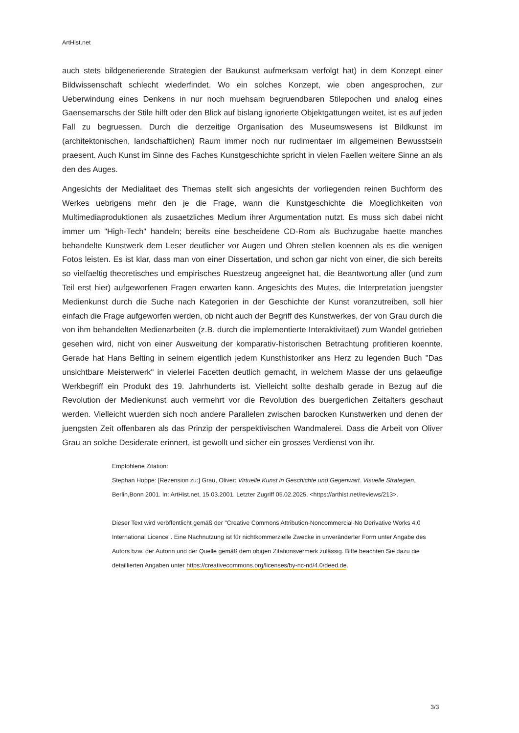ArtHist.net
auch stets bildgenerierende Strategien der Baukunst aufmerksam verfolgt hat) in dem Konzept einer Bildwissenschaft schlecht wiederfindet. Wo ein solches Konzept, wie oben angesprochen, zur Ueberwindung eines Denkens in nur noch muehsam begruendbaren Stilepochen und analog eines Gaensemarschs der Stile hilft oder den Blick auf bislang ignorierte Objektgattungen weitet, ist es auf jeden Fall zu begruessen. Durch die derzeitige Organisation des Museumswesens ist Bildkunst im (architektonischen, landschaftlichen) Raum immer noch nur rudimentaer im allgemeinen Bewusstsein praesent. Auch Kunst im Sinne des Faches Kunstgeschichte spricht in vielen Faellen weitere Sinne an als den des Auges.
Angesichts der Medialitaet des Themas stellt sich angesichts der vorliegenden reinen Buchform des Werkes uebrigens mehr den je die Frage, wann die Kunstgeschichte die Moeglichkeiten von Multimediaproduktionen als zusaetzliches Medium ihrer Argumentation nutzt. Es muss sich dabei nicht immer um "High-Tech" handeln; bereits eine bescheidene CD-Rom als Buchzugabe haette manches behandelte Kunstwerk dem Leser deutlicher vor Augen und Ohren stellen koennen als es die wenigen Fotos leisten. Es ist klar, dass man von einer Dissertation, und schon gar nicht von einer, die sich bereits so vielfaeltig theoretisches und empirisches Ruestzeug angeeignet hat, die Beantwortung aller (und zum Teil erst hier) aufgeworfenen Fragen erwarten kann. Angesichts des Mutes, die Interpretation juengster Medienkunst durch die Suche nach Kategorien in der Geschichte der Kunst voranzutreiben, soll hier einfach die Frage aufgeworfen werden, ob nicht auch der Begriff des Kunstwerkes, der von Grau durch die von ihm behandelten Medienarbeiten (z.B. durch die implementierte Interaktivitaet) zum Wandel getrieben gesehen wird, nicht von einer Ausweitung der komparativ-historischen Betrachtung profitieren koennte. Gerade hat Hans Belting in seinem eigentlich jedem Kunsthistoriker ans Herz zu legenden Buch "Das unsichtbare Meisterwerk" in vielerlei Facetten deutlich gemacht, in welchem Masse der uns gelaeufige Werkbegriff ein Produkt des 19. Jahrhunderts ist. Vielleicht sollte deshalb gerade in Bezug auf die Revolution der Medienkunst auch vermehrt vor die Revolution des buergerlichen Zeitalters geschaut werden. Vielleicht wuerden sich noch andere Parallelen zwischen barocken Kunstwerken und denen der juengsten Zeit offenbaren als das Prinzip der perspektivischen Wandmalerei. Dass die Arbeit von Oliver Grau an solche Desiderate erinnert, ist gewollt und sicher ein grosses Verdienst von ihr.
Empfohlene Zitation:
Stephan Hoppe: [Rezension zu:] Grau, Oliver: Virtuelle Kunst in Geschichte und Gegenwart. Visuelle Strategien, Berlin,Bonn 2001. In: ArtHist.net, 15.03.2001. Letzter Zugriff 05.02.2025. <https://arthist.net/reviews/213>.
Dieser Text wird veröffentlicht gemäß der "Creative Commons Attribution-Noncommercial-No Derivative Works 4.0 International Licence". Eine Nachnutzung ist für nichtkommerzielle Zwecke in unveränderter Form unter Angabe des Autors bzw. der Autorin und der Quelle gemäß dem obigen Zitationsvermerk zulässig. Bitte beachten Sie dazu die detaillierten Angaben unter https://creativecommons.org/licenses/by-nc-nd/4.0/deed.de.
3/3